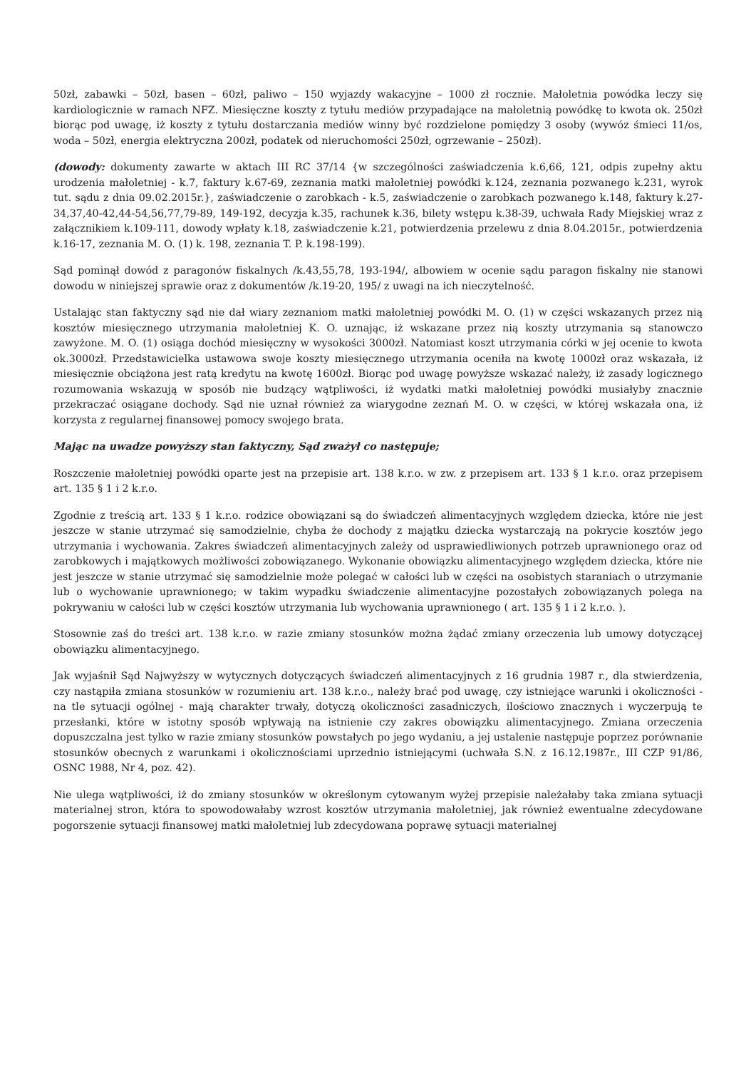50zł, zabawki – 50zł, basen – 60zł, paliwo – 150 wyjazdy wakacyjne – 1000 zł rocznie. Małoletnia powódka leczy się kardiologicznie w ramach NFZ. Miesięczne koszty z tytułu mediów przypadające na małoletnią powódkę to kwota ok. 250zł biorąc pod uwagę, iż koszty z tytułu dostarczania mediów winny być rozdzielone pomiędzy 3 osoby (wywóz śmieci 11/os, woda – 50zł, energia elektryczna 200zł, podatek od nieruchomości 250zł, ogrzewanie – 250zł).
(dowody: dokumenty zawarte w aktach III RC 37/14 {w szczególności zaświadczenia k.6,66, 121, odpis zupełny aktu urodzenia małoletniej - k.7, faktury k.67-69, zeznania matki małoletniej powódki k.124, zeznania pozwanego k.231, wyrok tut. sądu z dnia 09.02.2015r.}, zaświadczenie o zarobkach - k.5, zaświadczenie o zarobkach pozwanego k.148, faktury k.27-34,37,40-42,44-54,56,77,79-89, 149-192, decyzja k.35, rachunek k.36, bilety wstępu k.38-39, uchwała Rady Miejskiej wraz z załącznikiem k.109-111, dowody wpłaty k.18, zaświadczenie k.21, potwierdzenia przelewu z dnia 8.04.2015r., potwierdzenia k.16-17, zeznania M. O. (1) k. 198, zeznania T. P. k.198-199).
Sąd pominął dowód z paragonów fiskalnych /k.43,55,78, 193-194/, albowiem w ocenie sądu paragon fiskalny nie stanowi dowodu w niniejszej sprawie oraz z dokumentów /k.19-20, 195/ z uwagi na ich nieczytelność.
Ustalając stan faktyczny sąd nie dał wiary zeznaniom matki małoletniej powódki M. O. (1) w części wskazanych przez nią kosztów miesięcznego utrzymania małoletniej K. O. uznając, iż wskazane przez nią koszty utrzymania są stanowczo zawyżone. M. O. (1) osiąga dochód miesięczny w wysokości 3000zł. Natomiast koszt utrzymania córki w jej ocenie to kwota ok.3000zł. Przedstawicielka ustawowa swoje koszty miesięcznego utrzymania oceniła na kwotę 1000zł oraz wskazała, iż miesięcznie obciążona jest ratą kredytu na kwotę 1600zł. Biorąc pod uwagę powyższe wskazać należy, iż zasady logicznego rozumowania wskazują w sposób nie budzący wątpliwości, iż wydatki matki małoletniej powódki musiałyby znacznie przekraczać osiągane dochody. Sąd nie uznał również za wiarygodne zeznań M. O. w części, w której wskazała ona, iż korzysta z regularnej finansowej pomocy swojego brata.
Mając na uwadze powyższy stan faktyczny, Sąd zważył co następuje;
Roszczenie małoletniej powódki oparte jest na przepisie art. 138 k.r.o. w zw. z przepisem art. 133 § 1 k.r.o. oraz przepisem art. 135 § 1 i 2 k.r.o.
Zgodnie z treścią art. 133 § 1 k.r.o. rodzice obowiązani są do świadczeń alimentacyjnych względem dziecka, które nie jest jeszcze w stanie utrzymać się samodzielnie, chyba że dochody z majątku dziecka wystarczają na pokrycie kosztów jego utrzymania i wychowania. Zakres świadczeń alimentacyjnych zależy od usprawiedliwionych potrzeb uprawnionego oraz od zarobkowych i majątkowych możliwości zobowiązanego. Wykonanie obowiązku alimentacyjnego względem dziecka, które nie jest jeszcze w stanie utrzymać się samodzielnie może polegać w całości lub w części na osobistych staraniach o utrzymanie lub o wychowanie uprawnionego; w takim wypadku świadczenie alimentacyjne pozostałych zobowiązanych polega na pokrywaniu w całości lub w części kosztów utrzymania lub wychowania uprawnionego ( art. 135 § 1 i 2 k.r.o. ).
Stosownie zaś do treści art. 138 k.r.o. w razie zmiany stosunków można żądać zmiany orzeczenia lub umowy dotyczącej obowiązku alimentacyjnego.
Jak wyjaśnił Sąd Najwyższy w wytycznych dotyczących świadczeń alimentacyjnych z 16 grudnia 1987 r., dla stwierdzenia, czy nastąpiła zmiana stosunków w rozumieniu art. 138 k.r.o., należy brać pod uwagę, czy istniejące warunki i okoliczności - na tle sytuacji ogólnej - mają charakter trwały, dotyczą okoliczności zasadniczych, ilościowo znacznych i wyczerpują te przesłanki, które w istotny sposób wpływają na istnienie czy zakres obowiązku alimentacyjnego. Zmiana orzeczenia dopuszczalna jest tylko w razie zmiany stosunków powstałych po jego wydaniu, a jej ustalenie następuje poprzez porównanie stosunków obecnych z warunkami i okolicznościami uprzednio istniejącymi (uchwała S.N. z 16.12.1987r., III CZP 91/86, OSNC 1988, Nr 4, poz. 42).
Nie ulega wątpliwości, iż do zmiany stosunków w określonym cytowanym wyżej przepisie należałaby taka zmiana sytuacji materialnej stron, która to spowodowałaby wzrost kosztów utrzymania małoletniej, jak również ewentualne zdecydowane pogorszenie sytuacji finansowej matki małoletniej lub zdecydowana poprawę sytuacji materialnej